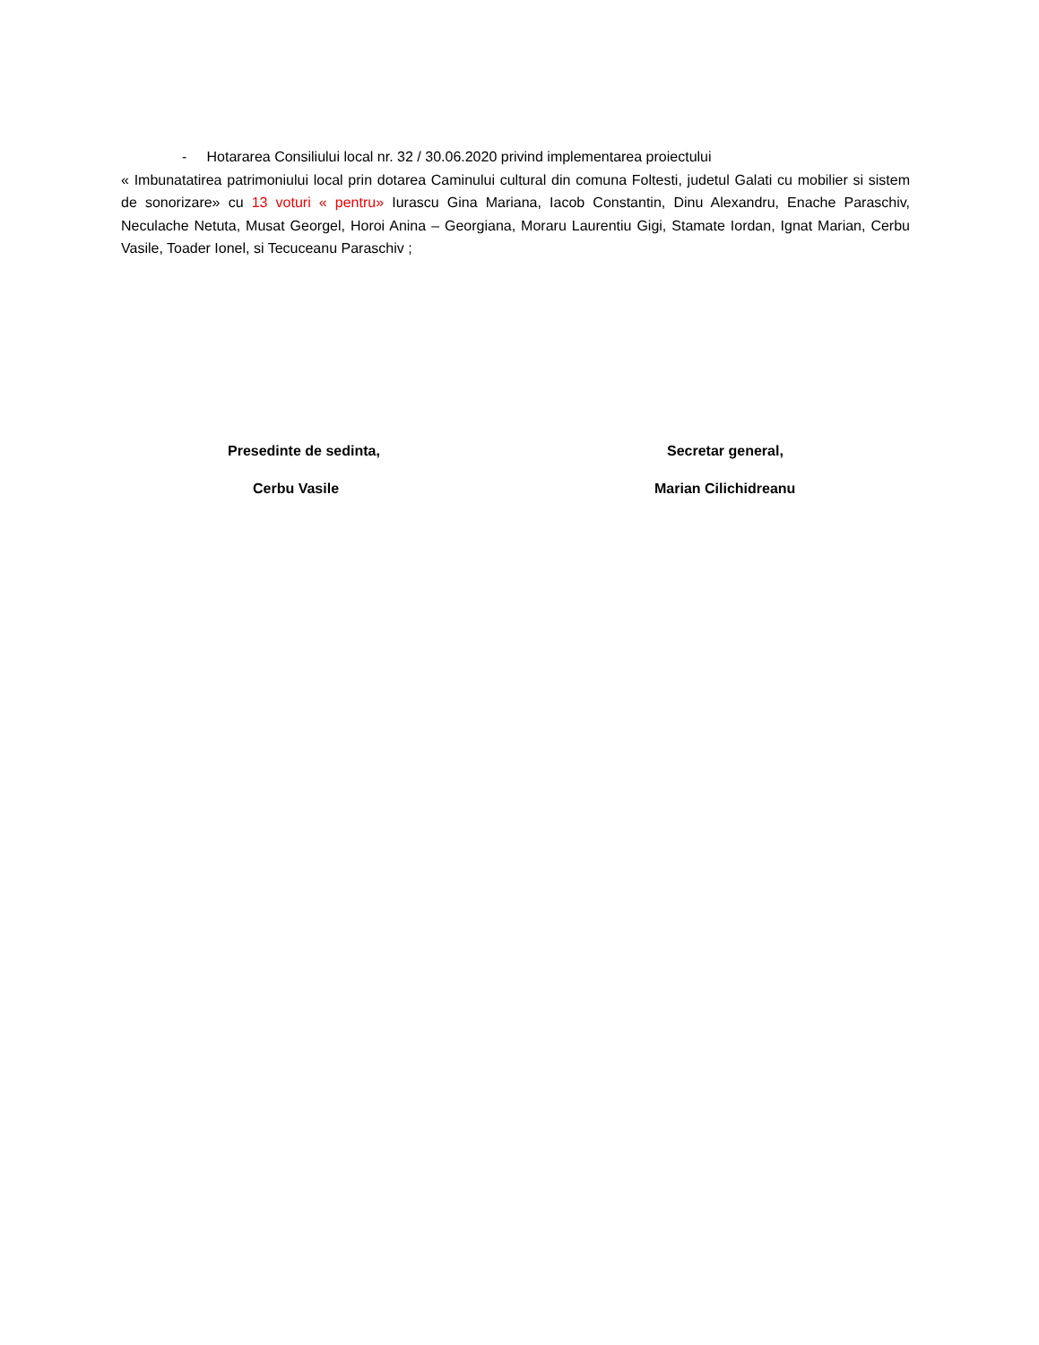- Hotararea Consiliului local nr. 32 / 30.06.2020 privind implementarea proiectului
« Imbunatatirea patrimoniului local prin dotarea Caminului cultural din comuna Foltesti, judetul Galati cu mobilier si sistem de sonorizare» cu 13 voturi « pentru» Iurascu Gina Mariana, Iacob Constantin, Dinu Alexandru, Enache Paraschiv, Neculache Netuta, Musat Georgel, Horoi Anina – Georgiana, Moraru Laurentiu Gigi, Stamate Iordan, Ignat Marian, Cerbu Vasile, Toader Ionel, si Tecuceanu Paraschiv ;
Presedinte de sedinta,
Cerbu Vasile
Secretar general,
Marian Cilichidreanu